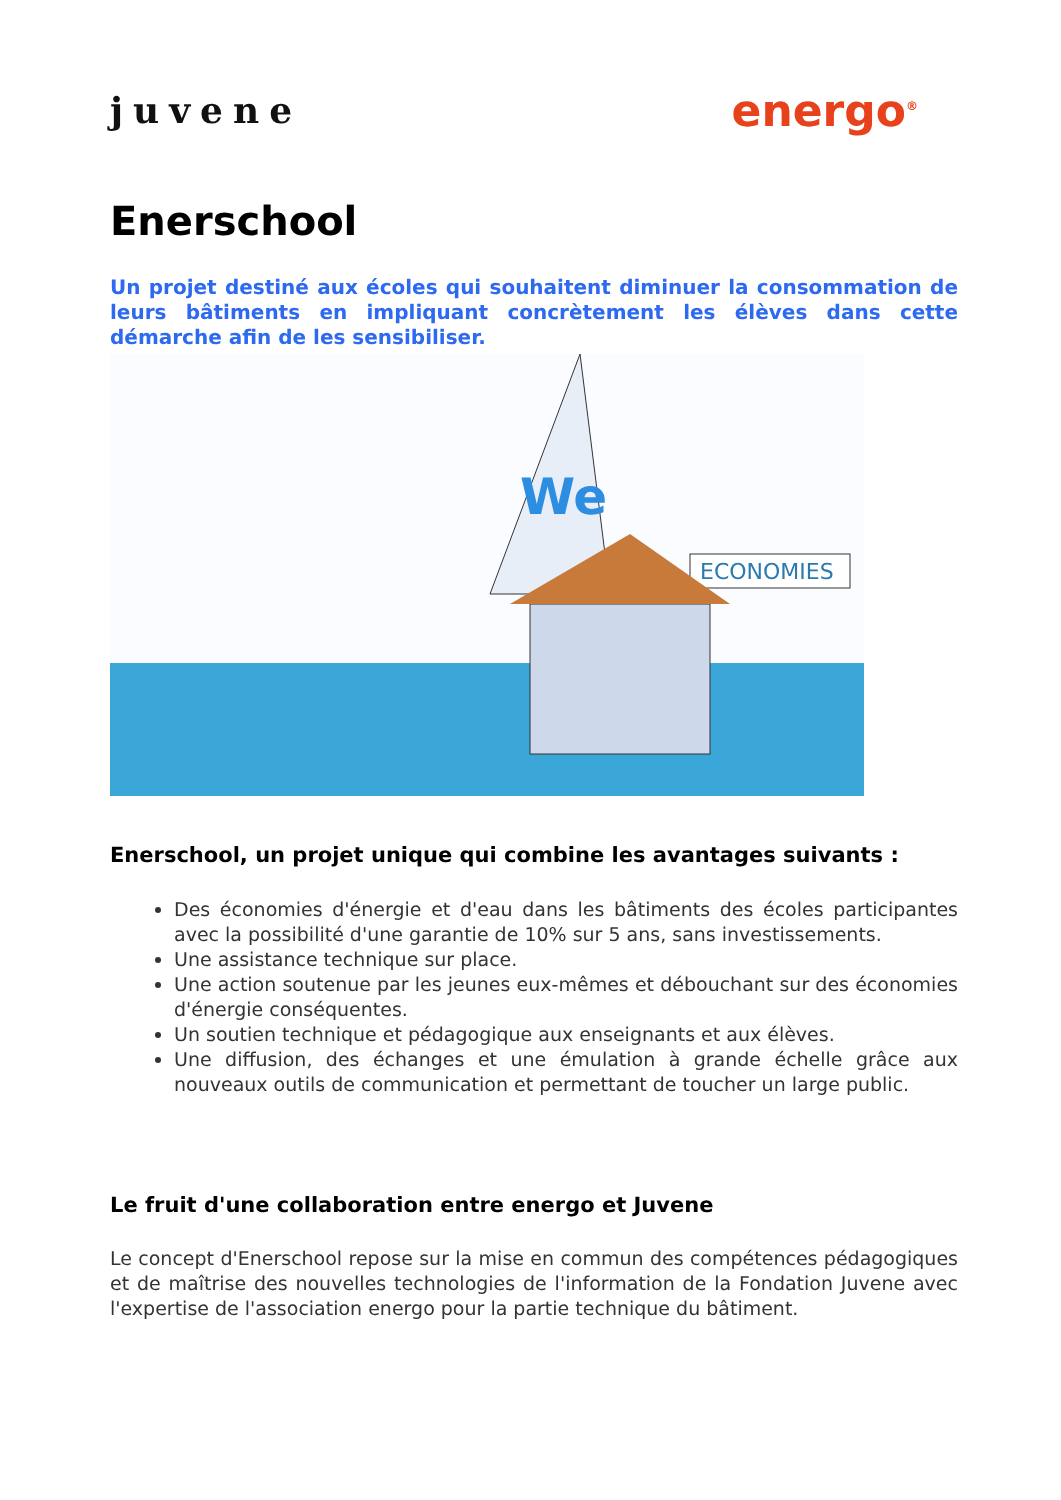juvene
energo<sup>®</sup>
Enerschool
Un projet destiné aux écoles qui souhaitent diminuer la consommation de leurs bâtiments en impliquant concrètement les élèves dans cette démarche afin de les sensibiliser.
We
ECONOMIES
Enerschool, un projet unique qui combine les avantages suivants :
Des économies d'énergie et d'eau dans les bâtiments des écoles participantes avec la possibilité d'une garantie de 10% sur 5 ans, sans investissements.
Une assistance technique sur place.
Une action soutenue par les jeunes eux-mêmes et débouchant sur des économies d'énergie conséquentes.
Un soutien technique et pédagogique aux enseignants et aux élèves.
Une diffusion, des échanges et une émulation à grande échelle grâce aux nouveaux outils de communication et permettant de toucher un large public.
Le fruit d'une collaboration entre energo et Juvene
Le concept d'Enerschool repose sur la mise en commun des compétences pédagogiques et de maîtrise des nouvelles technologies de l'information de la Fondation Juvene avec l'expertise de l'association energo pour la partie technique du bâtiment.